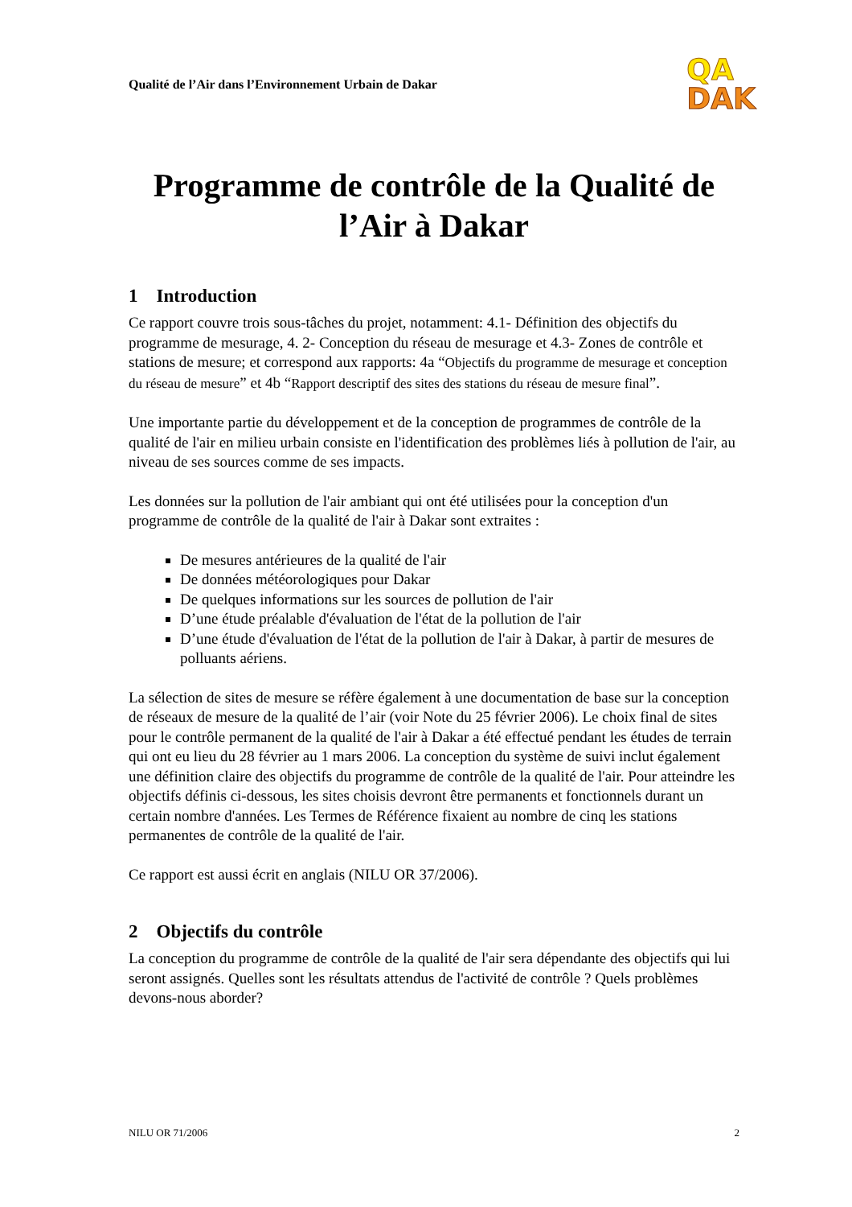Qualité de l’Air dans l’Environnement Urbain de Dakar
QA
DAK
Programme de contrôle de la Qualité de l’Air à Dakar
1 Introduction
Ce rapport couvre trois sous-tâches du projet, notamment: 4.1- Définition des objectifs du programme de mesurage, 4. 2- Conception du réseau de mesurage et 4.3- Zones de contrôle et stations de mesure; et correspond aux rapports: 4a “Objectifs du programme de mesurage et conception du réseau de mesure” et 4b “Rapport descriptif des sites des stations du réseau de mesure final”.
Une importante partie du développement et de la conception de programmes de contrôle de la qualité de l'air en milieu urbain consiste en l'identification des problèmes liés à pollution de l'air, au niveau de ses sources comme de ses impacts.
Les données sur la pollution de l'air ambiant qui ont été utilisées pour la conception d'un programme de contrôle de la qualité de l'air à Dakar sont extraites :
De mesures antérieures de la qualité de l'air
De données météorologiques pour Dakar
De quelques informations sur les sources de pollution de l'air
D’une étude préalable d'évaluation de l'état de la pollution de l'air
D’une étude d'évaluation de l'état de la pollution de l'air à Dakar, à partir de mesures de polluants aériens.
La sélection de sites de mesure se réfère également à une documentation de base sur la conception de réseaux de mesure de la qualité de l’air (voir Note du 25 février 2006). Le choix final de sites pour le contrôle permanent de la qualité de l'air à Dakar a été effectué pendant les études de terrain qui ont eu lieu du 28 février au 1 mars 2006. La conception du système de suivi inclut également une définition claire des objectifs du programme de contrôle de la qualité de l'air. Pour atteindre les objectifs définis ci-dessous, les sites choisis devront être permanents et fonctionnels durant un certain nombre d'années. Les Termes de Référence fixaient au nombre de cinq les stations permanentes de contrôle de la qualité de l'air.
Ce rapport est aussi écrit en anglais (NILU OR 37/2006).
2 Objectifs du contrôle
La conception du programme de contrôle de la qualité de l'air sera dépendante des objectifs qui lui seront assignés. Quelles sont les résultats attendus de l'activité de contrôle ? Quels problèmes devons-nous aborder?
NILU OR 71/2006 2